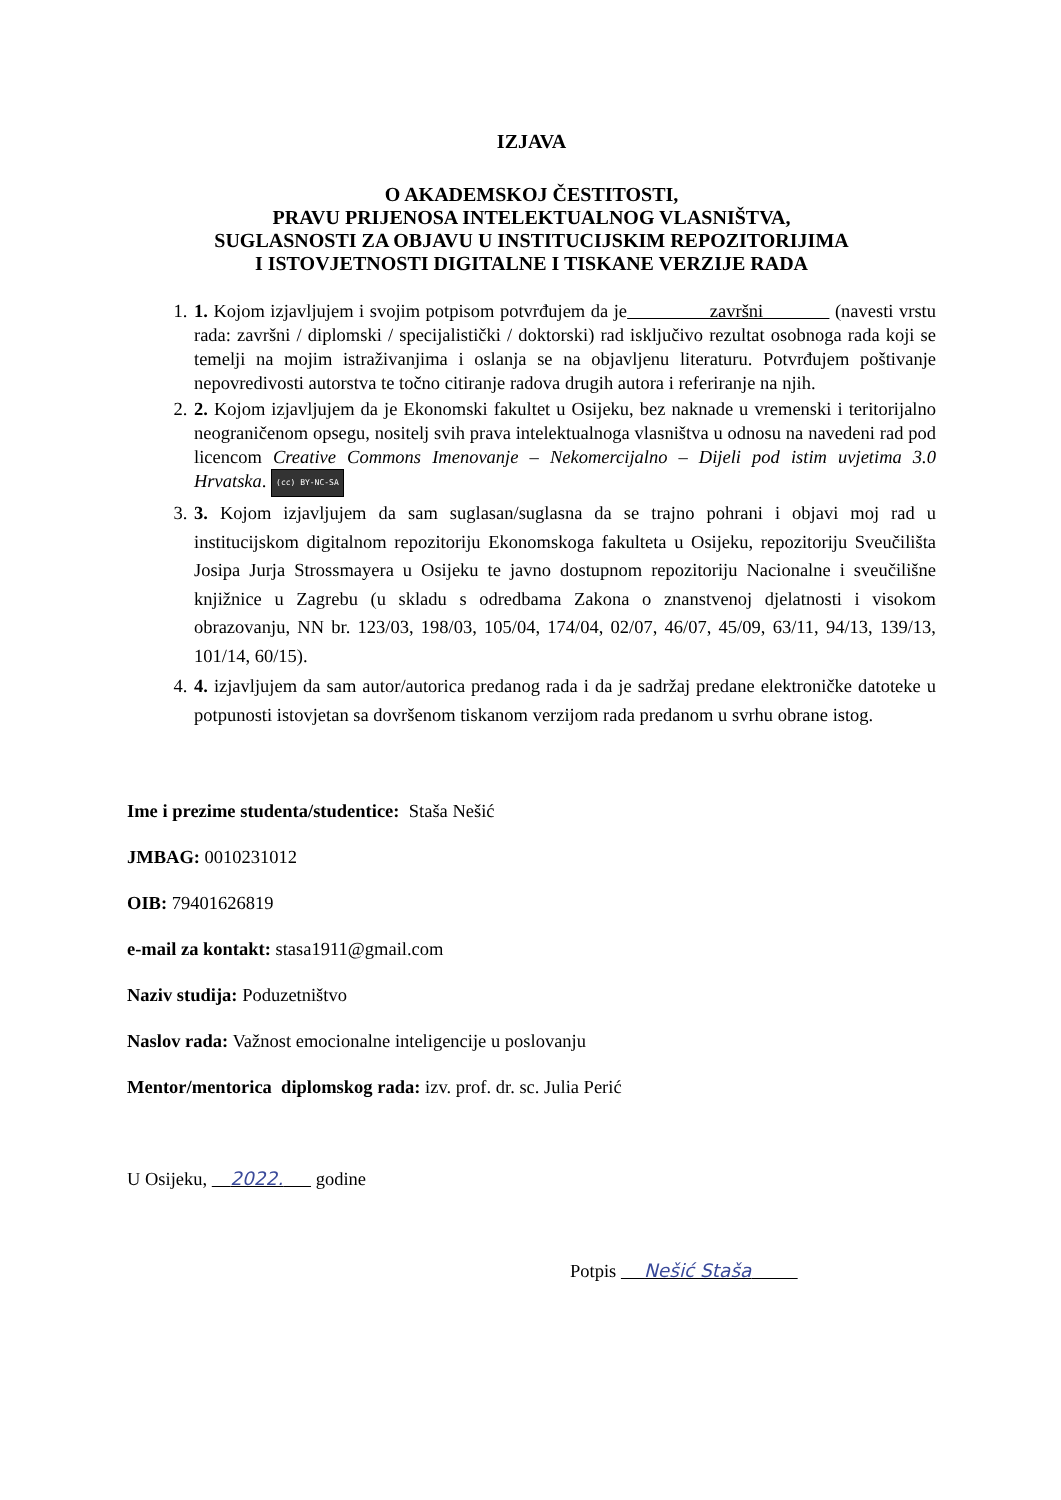IZJAVA
O AKADEMSKOJ ČESTITOSTI,
PRAVU PRIJENOSA INTELEKTUALNOG VLASNIŠTVA,
SUGLASNOSTI ZA OBJAVU U INSTITUCIJSKIM REPOZITORIJIMA
I ISTOVJETNOSTI DIGITALNE I TISKANE VERZIJE RADA
1. 1. Kojom izjavljujem i svojim potpisom potvrđujem da je završni (navesti vrstu rada: završni / diplomski / specijalistički / doktorski) rad isključivo rezultat osobnoga rada koji se temelji na mojim istraživanjima i oslanja se na objavljenu literaturu. Potvrđujem poštivanje nepovredivosti autorstva te točno citiranje radova drugih autora i referiranje na njih.
2. 2. Kojom izjavljujem da je Ekonomski fakultet u Osijeku, bez naknade u vremenski i teritorijalno neograničenom opsegu, nositelj svih prava intelektualnoga vlasništva u odnosu na navedeni rad pod licencom Creative Commons Imenovanje – Nekomercijalno – Dijeli pod istim uvjetima 3.0 Hrvatska. (cc) BY-NC-SA
3. 3. Kojom izjavljujem da sam suglasan/suglasna da se trajno pohrani i objavi moj rad u institucijskom digitalnom repozitoriju Ekonomskoga fakulteta u Osijeku, repozitoriju Sveučilišta Josipa Jurja Strossmayera u Osijeku te javno dostupnom repozitoriju Nacionalne i sveučilišne knjižnice u Zagrebu (u skladu s odredbama Zakona o znanstvenoj djelatnosti i visokom obrazovanju, NN br. 123/03, 198/03, 105/04, 174/04, 02/07, 46/07, 45/09, 63/11, 94/13, 139/13, 101/14, 60/15).
4. 4. izjavljujem da sam autor/autorica predanog rada i da je sadržaj predane elektroničke datoteke u potpunosti istovjetan sa dovršenom tiskanom verzijom rada predanom u svrhu obrane istog.
Ime i prezime studenta/studentice: Staša Nešić
JMBAG: 0010231012
OIB: 79401626819
e-mail za kontakt: stasa1911@gmail.com
Naziv studija: Poduzetništvo
Naslov rada: Važnost emocionalne inteligencije u poslovanju
Mentor/mentorica diplomskog rada: izv. prof. dr. sc. Julia Perić
U Osijeku, 2022. godine
Potpis Nešić Staša